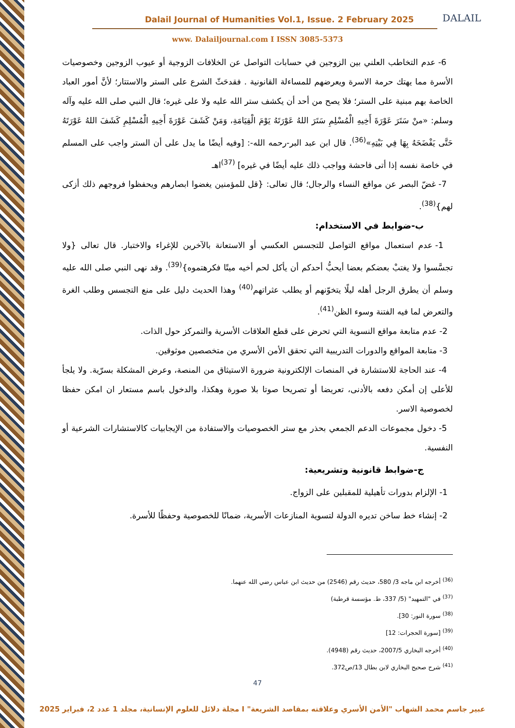DALAIL
Dalail Journal of Humanities Vol.1, Issue. 2 February 2025
www. Dalailjournal.com I ISSN 3085-5373
6- عدم التخاطب العلني بين الزوجين في حسابات التواصل عن الخلافات الزوجية أو عيوب الزوجين وخصوصيات الأسرة مما يهتك حرمة الاسرة ويعرضهم للمساءلة القانونية . فقدحَثّ الشرع على الستر والاستتار؛ لأنَّ أمور العباد الخاصة بهم مبنية على الستر؛ فلا يصح من أحد أن يكشف ستر الله عليه ولا على غيره؛ قال النبي صلى الله عليه وآله وسلم: «منْ سَتَرَ عَوْرَةَ أَخِيهِ الْمُسْلِمِ سَتَرَ اللهُ عَوْرَتَهُ يَوْمَ الْقِيَامَةِ، وَمَنْ كَشَفَ عَوْرَةَ أَخِيهِ الْمُسْلِمِ كَشَفَ اللهُ عَوْرَتَهُ حَتَّى يَفْضَحَهُ بِهَا فِي بَيْتِهِ»<sup>(36)</sup>. قال ابن عبد البر-رحمه الله-: [وفيه أيضًا ما يدل على أن الستر واجب على المسلم في خاصة نفسه إذا أتى فاحشة وواجب ذلك عليه أيضًا في غيره] <sup>(37)</sup>اهـ
7- غضّ البصر عن مواقع النساء والرجال؛ قال تعالى: {قل للمؤمنين يغضوا ابصارهم ويحفظوا فروجهم ذلك أزكى لهم}<sup>(38)</sup>.
ب-ضوابط في الاستخدام:
1- عدم استعمال مواقع التواصل للتجسس العكسي أو الاستعانة بالآخرين للإغراء والاختبار. قال تعالى {ولا تجسَّسوا ولا يغتبْ بعضكم بعضا أيحبُّ أحدكم أن يأكل لحم أخيه ميتًا فكرهتموه}<sup>(39)</sup>. وقد نهى النبي صلى الله عليه وسلم أن يطرق الرجل أهله ليلًا يتخوّنهم أو يطلب عثراتهم<sup>(40)</sup> وهذا الحديث دليل على منع التجسس وطلب الغرة والتعرض لما فيه الفتنة وسوء الظن<sup>(41)</sup>.
2- عدم متابعة مواقع النسوية التي تحرض على قطع العلاقات الأسرية والتمركز حول الذات.
3- متابعة المواقع والدورات التدريبية التي تحقق الأمن الأسري من متخصصين موثوقين.
4- عند الحاجة للاستشارة في المنصات الإلكترونية ضرورة الاستيثاق من المنصة، وعرض المشكلة بسرّية. ولا يلجأ للأعلى إن أمكن دفعه بالأدنى، تعريضا أو تصريحا صوتا بلا صورة وهكذا، والدخول باسم مستعار ان امكن حفظا لخصوصية الاسر.
5- دخول مجموعات الدعم الجمعي بحذر مع ستر الخصوصيات والاستفادة من الإيجابيات كالاستشارات الشرعية أو النفسية.
ج-ضوابط قانونية وتشريعية:
1- الإلزام بدورات تأهيلية للمقبلين على الزواج.
2- إنشاء خط ساخن تديره الدولة لتسوية المنازعات الأسرية، ضمانًا للخصوصية وحفظًا للأسرة.
<sup>(36)</sup> أخرجه ابن ماجه 3/ 580، حديث رقم (2546) من حديث ابن عباس رضي الله عنهما.
<sup>(37)</sup> في "التمهيد" (5/ 337، ط. مؤسسة قرطبة)
<sup>(38)</sup> سورة النور: 30].
<sup>(39)</sup> [سورة الحجرات: 12]
<sup>(40)</sup> أخرجه البخاري 2007/5، حديث رقم (4948).
<sup>(41)</sup> شرح صحيح البخاري لابن بطال 13/ص372.
47
عبير جاسم محمد الشهاب "الأمن الأسري وعلاقته بمقاصد الشريعة" I مجلة دلائل للعلوم الإنسانية، مجلد 1 عدد 2، فبراير 2025